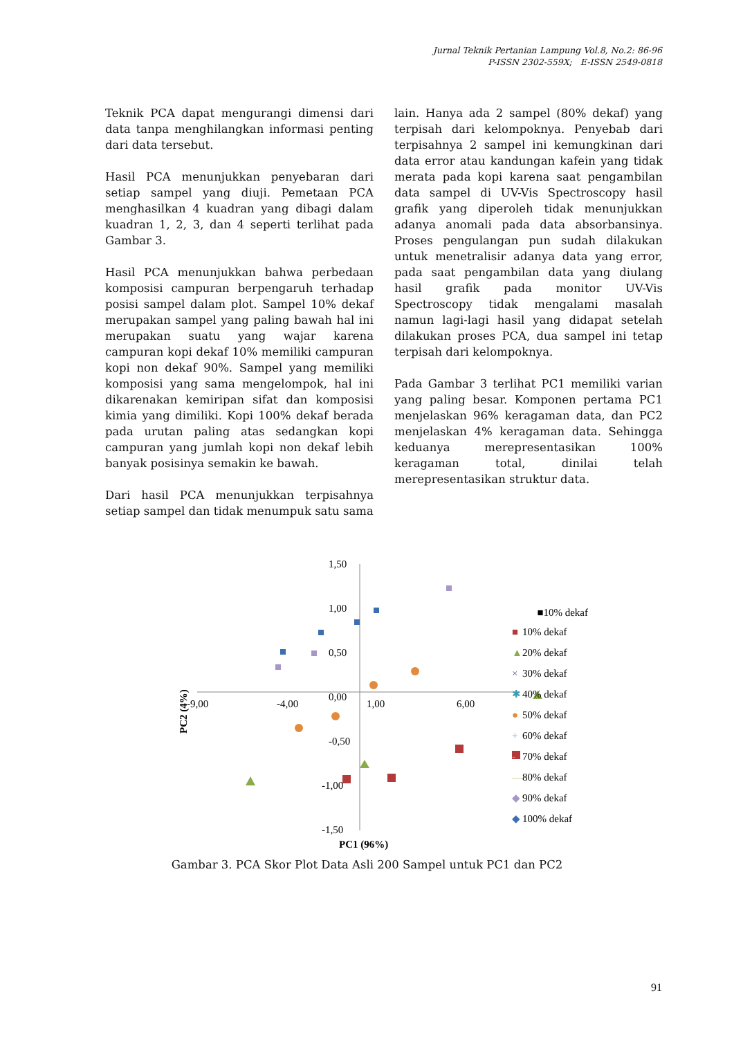Jurnal Teknik Pertanian Lampung Vol.8, No.2: 86-96
P-ISSN 2302-559X; E-ISSN 2549-0818
Teknik PCA dapat mengurangi dimensi dari data tanpa menghilangkan informasi penting dari data tersebut.
Hasil PCA menunjukkan penyebaran dari setiap sampel yang diuji. Pemetaan PCA menghasilkan 4 kuadran yang dibagi dalam kuadran 1, 2, 3, dan 4 seperti terlihat pada Gambar 3.
Hasil PCA menunjukkan bahwa perbedaan komposisi campuran berpengaruh terhadap posisi sampel dalam plot. Sampel 10% dekaf merupakan sampel yang paling bawah hal ini merupakan suatu yang wajar karena campuran kopi dekaf 10% memiliki campuran kopi non dekaf 90%. Sampel yang memiliki komposisi yang sama mengelompok, hal ini dikarenakan kemiripan sifat dan komposisi kimia yang dimiliki. Kopi 100% dekaf berada pada urutan paling atas sedangkan kopi campuran yang jumlah kopi non dekaf lebih banyak posisinya semakin ke bawah.
Dari hasil PCA menunjukkan terpisahnya setiap sampel dan tidak menumpuk satu sama
lain. Hanya ada 2 sampel (80% dekaf) yang terpisah dari kelompoknya. Penyebab dari terpisahnya 2 sampel ini kemungkinan dari data error atau kandungan kafein yang tidak merata pada kopi karena saat pengambilan data sampel di UV-Vis Spectroscopy hasil grafik yang diperoleh tidak menunjukkan adanya anomali pada data absorbansinya. Proses pengulangan pun sudah dilakukan untuk menetralisir adanya data yang error, pada saat pengambilan data yang diulang hasil grafik pada monitor UV-Vis Spectroscopy tidak mengalami masalah namun lagi-lagi hasil yang didapat setelah dilakukan proses PCA, dua sampel ini tetap terpisah dari kelompoknya.
Pada Gambar 3 terlihat PC1 memiliki varian yang paling besar. Komponen pertama PC1 menjelaskan 96% keragaman data, dan PC2 menjelaskan 4% keragaman data. Sehingga keduanya merepresentasikan 100% keragaman total, dinilai telah merepresentasikan struktur data.
1,50
1,00
0,50
0,00
-0,50
-1,00
-1,50
-9,00
-4,00
1,00
6,00
PC1 (96%)
PC2 (4%)
■10% dekaf
■
10% dekaf
▲
20% dekaf
×
30% dekaf
✱
40% dekaf
●
50% dekaf
+
60% dekaf
-
70% dekaf
—
80% dekaf
◆
90% dekaf
◆
100% dekaf
Gambar 3. PCA Skor Plot Data Asli 200 Sampel untuk PC1 dan PC2
91